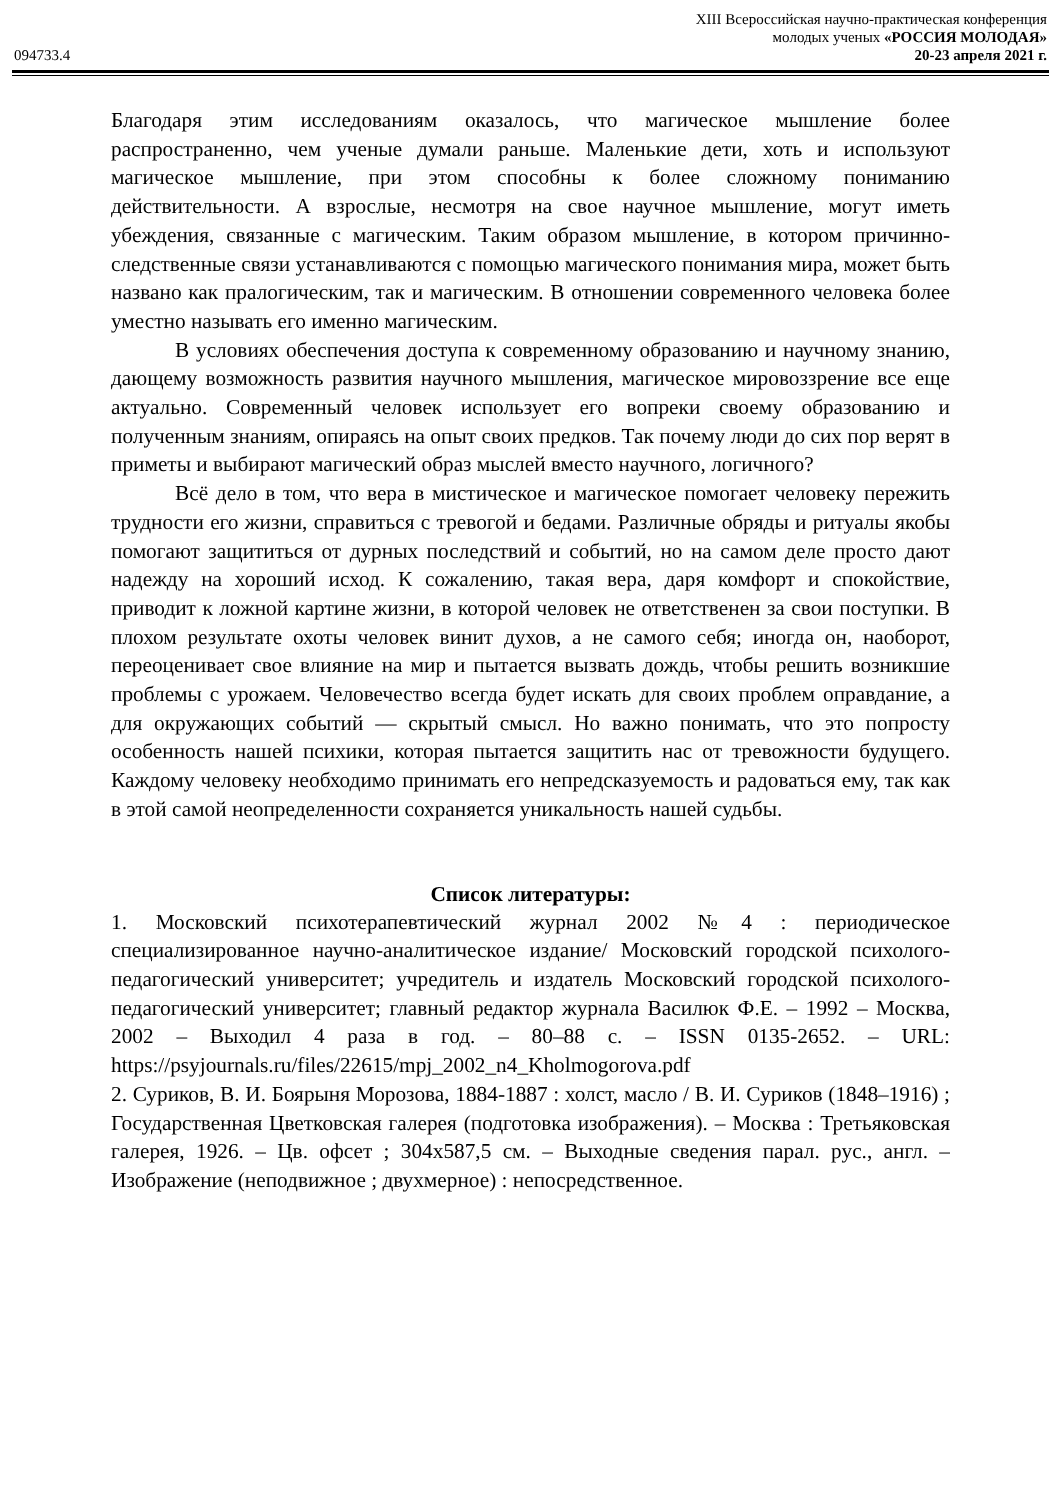XIII Всероссийская научно-практическая конференция
молодых ученых «РОССИЯ МОЛОДАЯ»
094733.4 20-23 апреля 2021 г.
Благодаря этим исследованиям оказалось, что магическое мышление более распространенно, чем ученые думали раньше. Маленькие дети, хоть и используют магическое мышление, при этом способны к более сложному пониманию действительности. А взрослые, несмотря на свое научное мышление, могут иметь убеждения, связанные с магическим. Таким образом мышление, в котором причинно-следственные связи устанавливаются с помощью магического понимания мира, может быть названо как пралогическим, так и магическим. В отношении современного человека более уместно называть его именно магическим.
В условиях обеспечения доступа к современному образованию и научному знанию, дающему возможность развития научного мышления, магическое мировоззрение все еще актуально. Современный человек использует его вопреки своему образованию и полученным знаниям, опираясь на опыт своих предков. Так почему люди до сих пор верят в приметы и выбирают магический образ мыслей вместо научного, логичного?
Всё дело в том, что вера в мистическое и магическое помогает человеку пережить трудности его жизни, справиться с тревогой и бедами. Различные обряды и ритуалы якобы помогают защититься от дурных последствий и событий, но на самом деле просто дают надежду на хороший исход. К сожалению, такая вера, даря комфорт и спокойствие, приводит к ложной картине жизни, в которой человек не ответственен за свои поступки. В плохом результате охоты человек винит духов, а не самого себя; иногда он, наоборот, переоценивает свое влияние на мир и пытается вызвать дождь, чтобы решить возникшие проблемы с урожаем. Человечество всегда будет искать для своих проблем оправдание, а для окружающих событий — скрытый смысл. Но важно понимать, что это попросту особенность нашей психики, которая пытается защитить нас от тревожности будущего. Каждому человеку необходимо принимать его непредсказуемость и радоваться ему, так как в этой самой неопределенности сохраняется уникальность нашей судьбы.
Список литературы:
1. Московский психотерапевтический журнал 2002 №4 : периодическое специализированное научно-аналитическое издание/ Московский городской психолого-педагогический университет; учредитель и издатель Московский городской психолого-педагогический университет; главный редактор журнала Василюк Ф.Е. – 1992 – Москва, 2002 – Выходил 4 раза в год. – 80–88 с. – ISSN 0135-2652. – URL: https://psyjournals.ru/files/22615/mpj_2002_n4_Kholmogorova.pdf
2. Суриков, В. И. Боярыня Морозова, 1884-1887 : холст, масло / В. И. Суриков (1848–1916) ; Государственная Цветковская галерея (подготовка изображения). – Москва : Третьяковская галерея, 1926. – Цв. офсет ; 304x587,5 см. – Выходные сведения парал. рус., англ. – Изображение (неподвижное ; двухмерное) : непосредственное.